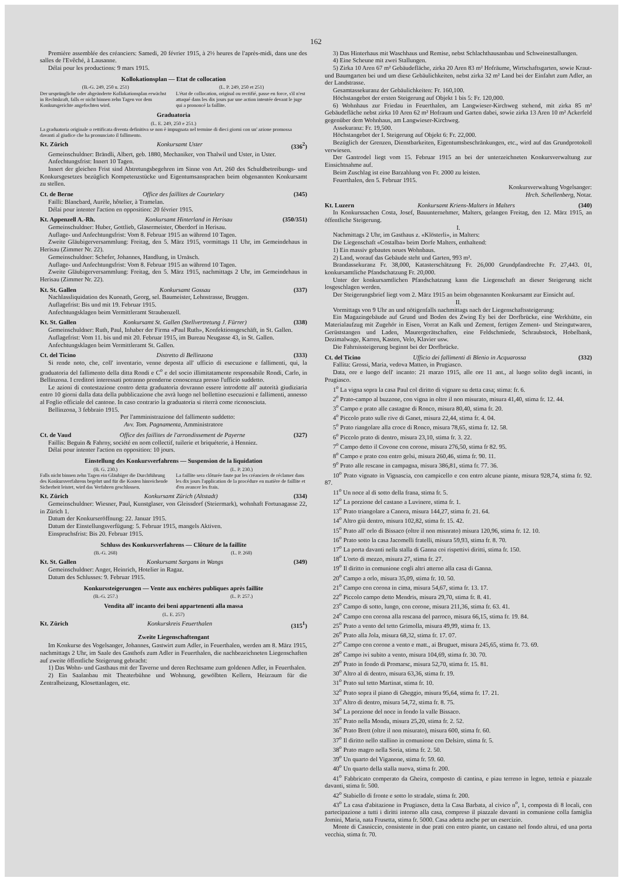162
Première assemblée des créanciers: Samedi, 20 février 1915, à 2½ heures de l'après-midi, dans une des salles de l'Evêché, à Lausanne.
Délai pour les productions: 9 mars 1915.
Kollokationsplan — Etat de collocation
(B.-G. 249, 250 u. 251) (L. P. 249, 250 et 251)
Der ursprüngliche oder abgeänderte Kollokationsplan erwächst in Rechtskraft, falls er nicht binnen zehn Tagen vor dem Konkursgerichte angefochten wird.
L'état de collocation, original ou rectifié, passe en force, s'il n'est attaqué dans les dix jours par une action intentée devant le juge qui a prononcé la faillite.
Graduatoria
(L. E. 249, 250 e 251.)
La graduatoria originale o rettificata diventa definitiva se non è impugnata nel termine di dieci giorni con un' azione promossa davanti al giudice che ha pronunciato il fallimento.
Kt. Zürich Konkursamt Uster (336<sup>2</sup>)
Gemeinschuldner: Brändli, Albert, geb. 1880, Mechaniker, von Thalwil und Uster, in Uster.
Anfechtungsfrist: Innert 10 Tagen.
Innert der gleichen Frist sind Abtretungsbegehren im Sinne von Art. 260 des Schuldbetreibungs- und Konkursgesetzes bezüglich Kompetenzstücke und Eigentumsansprachen beim obgenannten Konkursamt zu stellen.
Ct. de Berne Office des faillites de Courtelary (345)
Failli: Blancbard, Aurèle, hôtelier, à Tramelan.
Délai pour intenter l'action en opposition: 20 février 1915.
Kt. Appenzell A.-Rh. Konkursamt Hinterland in Herisau (350/351)
Gemeinschuldner: Huber, Gottlieb, Glasermeister, Oberdorf in Herisau.
Auflage- und Anfechtungsfrist: Vom 8. Februar 1915 an während 10 Tagen.
Zweite Gläubigerversammlung: Freitag, den 5. März 1915, vormittags 11 Uhr, im Gemeindehaus in Herisau (Zimmer Nr. 22).
Gemeinschuldner: Schefer, Johannes, Handlung, in Urnäsch.
Auflage- und Anfechtungsfrist: Vom 8. Februar 1915 an während 10 Tagen.
Zweite Gläubigerversammlung: Freitag, den 5. März 1915, nachmittags 2 Uhr, im Gemeindehaus in Herisau (Zimmer Nr. 22).
Kt. St. Gallen Konkursamt Gossau (337)
Nachlassliquidation des Kuonath, Georg, sel. Baumeister, Lehnstrasse, Bruggen.
Auflagefrist: Bis und mit 19. Februar 1915.
Anfechtungsklagen beim Vermittleramt Straubenzell.
Kt. St. Gallen Konkursamt St. Gallen (Stellvertretung J. Fürrer) (338)
Gemeinschuldner: Ruth, Paul, Inhaber der Firma «Paul Ruth», Konfektionsgeschäft, in St. Gallen.
Auflagefrist: Vom 11. bis und mit 20. Februar 1915, im Bureau Neugasse 43, in St. Gallen.
Anfechtungsklagen beim Vermittleramt St. Gallen.
Ct. del Ticino Distretto di Bellinzona (333)
Si rende noto, che, coll' inventario, venne deposta all' ufficio di esecuzione e fallimenti, qui, la graduatoria del fallimento della ditta Rondi e C<sup>o</sup> e del socio illimitatamente responsabile Rondi, Carlo, in Bellinzona. I creditori interessati potranno prenderne conoscenza presso l'ufficio suddetto.
Le azioni di contestazione contro detta graduatoria dovranno essere introdotte all' autorità giudiziaria entro 10 giorni dalla data della pubblicazione che avrà luogo nel bollettino esecuzioni e fallimenti, annesso al Foglio officiale del cantone. In caso contrario la graduatoria si riterrà come riconosciuta.
Bellinzona, 3 febbraio 1915.
Per l'amministrazione del fallimento suddetto:
Avv. Tom. Pagnamenta, Amministratore
Ct. de Vaud Office des faillites de l'arrondissement de Payerne (327)
Faillis: Beguin & Fahrny, société en nom collectif, tuilerie et briquéterie, à Henniez.
Délai pour intenter l'action en opposition: 10 jours.
Einstellung des Konkursverfahrens — Suspension de la liquidation
(B. G. 230.) (L. P. 230.)
Falls nicht binnen zehn Tagen ein Gläubiger die Durchführung des Konkursverfahrens begehrt und für die Kosten hinreichende Sicherheit leistet, wird das Verfahren geschlossen.
La faillite sera clôturée faute par les créanciers de réclamer dans les dix jours l'application de la procédure en matière de faillite et d'en avancer les frais.
Kt. Zürich Konkursamt Zürich (Altstadt) (334)
Gemeinschuldner: Wiesner, Paul, Kunstglaser, von Gleissdorf (Steiermark), wohnhaft Fortunagasse 22, in Zürich 1.
Datum der Konkurseröffnung: 22. Januar 1915.
Datum der Einstellungsverfügung: 5. Februar 1915, mangels Aktiven.
Einspruchsfrist: Bis 20. Februar 1915.
Schluss des Konkursverfahrens — Clôture de la faillite
(B.-G. 268) (L. P. 268)
Kt. St. Gallen Konkursamt Sargans in Wangs (349)
Gemeinschuldner: Anger, Heinrich, Hotelier in Ragaz.
Datum des Schlusses: 9. Februar 1915.
Konkurssteigerungen — Vente aux enchères publiques après faillite
(B.-G. 257.) (L. P. 257.)
Vendita all' incanto dei beni appartenenti alla massa
(L. E. 257)
Kt. Zürich Konkurskreis Feuerthalen (315<sup>1</sup>)
Zweite Liegenschaftengant
Im Konkurse des Vogelsanger, Johannes, Gastwirt zum Adler, in Feuerthalen, werden am 8. März 1915, nachmittags 2 Uhr, im Saale des Gasthofs zum Adler in Feuerthalen, die nachbezeichneten Liegenschaften auf zweite öffentliche Steigerung gebracht:
1) Das Wohn- und Gasthaus mit der Taverne und deren Rechtsame zum goldenen Adler, in Feuerthalen.
2) Ein Saalanbau mit Theaterbühne und Wohnung, gewölbten Kellern, Heizraum für die Zentralheizung, Klosettanlagen, etc.
3) Das Hinterhaus mit Waschhaus und Remise, nebst Schlachthausanbau und Schweinestallungen.
4) Eine Scheune mit zwei Stallungen.
5) Zirka 10 Aren 67 m² Gebäudefläche, zirka 20 Aren 83 m² Hofräume, Wirtschaftsgarten, sowie Kraut- und Baumgarten bei und um diese Gebäulichkeiten, nebst zirka 32 m² Land bei der Einfahrt zum Adler, an der Landstrasse.
Gesamtassekuranz der Gebäulichkeiten: Fr. 160,100.
Höchstangebot der ersten Steigerung auf Objekt 1 bis 5: Fr. 120,000.
6) Wohnhaus zur Friedau in Feuerthalen, am Langwieser-Kirchweg stehend, mit zirka 85 m² Gebäudefläche nebst zirka 10 Aren 62 m² Hofraum und Garten dabei, sowie zirka 13 Aren 10 m² Ackerfeld gegenüber dem Wohnhaus, am Langwieser-Kirchweg.
Assekuranz: Fr. 19,500.
Höchstangebot der I. Steigerung auf Objekt 6: Fr. 22,000.
Bezüglich der Grenzen, Dienstbarkeiten, Eigentumsbeschränkungen, etc., wird auf das Grundprotokoll verwiesen.
Der Gantrodel liegt vom 15. Februar 1915 an bei der unterzeichneten Konkursverwaltung zur Einsichtnahme auf.
Beim Zuschlag ist eine Barzahlung von Fr. 2000 zu leisten.
Feuerthalen, den 5. Februar 1915.
Konkursverwaltung Vogelsanger:
Hrch. Schellenberg, Notar.
Kt. Luzern Konkursamt Kriens-Malters in Malters (340)
In Konkurssachen Costa, Josef, Bauunternehmer, Malters, gelangen Freitag, den 12. März 1915, an öffentliche Steigerung.
I.
Nachmittags 2 Uhr, im Gasthaus z. «Klösterli», in Malters:
Die Liegenschaft «Costalba» beim Dorfe Malters, enthaltend:
1) Ein massiv gebautes neues Wohnbaus.
2) Land, worauf das Gebäude steht und Garten, 993 m².
Brandassekuranz Fr. 38,000, Katasterschätzung Fr. 26,000 Grundpfandrechte Fr. 27,443. 01, konkursamtliche Pfandschatzung Fr. 20,000.
Unter der konkursamtlichen Pfandschatzung kann die Liegenschaft an dieser Steigerung nicht losgeschlagen werden.
Der Steigerungsbrief liegt vom 2. März 1915 an beim obgenannten Konkursamt zur Einsicht auf.
II.
Vormittags von 9 Uhr an und nötigenfalls nachmittags nach der Liegenschaftssteigerung:
Ein Magazingebäude auf Grund und Boden des Zwing Ey bei der Dorfbrücke, eine Werkhütte, ein Materialaufzug mit Zugehör in Eisen, Vorrat an Kalk und Zement, fertigen Zement- und Steingutwaren, Gerüststangen und Laden, Maurergerätschaften, eine Feldschmiede, Schraubstock, Hobelbank, Dezimalwage, Karren, Kasten, Velo, Klavier usw.
Die Fahrnissteigerung beginnt bei der Dorfbrücke.
Ct. del Ticino Ufficio dei fallimenti di Blenio in Acquarossa (332)
Fallita: Grossi, Maria, vedova Matteo, in Prugiasco.
Data, ore e luogo dell' incanto: 21 marzo 1915, alle ore 11 ant., al luogo solito degli incanti, in Prugiasco.
1<sup>o</sup> La vigna sopra la casa Paul col diritto di vignare su detta casa; stima: fr. 6.
2<sup>o</sup> Prato-campo al buzzone, con vigna in oltre il non misurato, misura 41,40, stima fr. 12. 44.
3<sup>o</sup> Campo e prato alle castagne di Ronco, misura 80,40, stima fr. 20.
4<sup>o</sup> Piccolo prato sulle rive di Ganet, misura 22,44, stima fr. 4. 04.
5<sup>o</sup> Prato riangolare alla croce di Ronco, misura 78,65, stima fr. 12. 58.
6<sup>o</sup> Piccolo prato di dentro, misura 23,10, stima fr. 3. 22.
7<sup>o</sup> Campo detto il Covone con corone, misura 276,50, stima fr 82. 95.
8<sup>o</sup> Campo e prato con entro gelsi, misura 260,46, stima fr. 90. 11.
9<sup>o</sup> Prato alle rescane in campagna, misura 386,81, stima fr. 77. 36.
10<sup>o</sup> Prato vignato in Vignascia, con campicello e con entro alcune piante, misura 928,74, stima fr. 92. 87.
11<sup>o</sup> Un noce al di sotto della frana, stima fr. 5.
12<sup>o</sup> La porzione del castano a Luvinere, stima fr. 1.
13<sup>o</sup> Prato triangolare a Canora, misura 144,27, stima fr. 21. 64.
14<sup>o</sup> Altro giù dentro, misura 102,82, stima fr. 15. 42.
15<sup>o</sup> Prato all' orlo di Bissaco (oltre il non misnrato) misura 120,96, stima fr. 12. 10.
16<sup>o</sup> Prato sotto la casa Jacomelli fratelli, misura 59,93, stima fr. 8. 70.
17<sup>o</sup> La porta davanti nella stalla di Ganna coi rispettivi diritti, stima fr. 150.
18<sup>o</sup> L'orto di mezzo, misura 27, stima fr. 27.
19<sup>o</sup> Il diritto in comunione cogli altri atterno alla casa di Ganna.
20<sup>o</sup> Campo a orlo, misura 35,09, stima fr. 10. 50.
21<sup>o</sup> Campo con corona in cima, misura 54,67, stima fr. 13. 17.
22<sup>o</sup> Piccolo campo detto Mendris, misura 29,70, stima fr. 8. 41.
23<sup>o</sup> Campo di sotto, lungo, con corone, misura 211,36, stima fr. 63. 41.
24<sup>o</sup> Campo con corona alla rescana del parroco, misura 66,15, stima fr. 19. 84.
25<sup>o</sup> Prato a vento del tetto Grimolla, misura 49,99, stima fr. 13.
26<sup>o</sup> Prato alla Jola, misura 68,32, stima fr. 17. 07.
27<sup>o</sup> Campo con corone a vento e matt., ai Bruguet, misura 245,65, stima fr. 73. 69.
28<sup>o</sup> Campo ivi subito a vento, misura 104,69, stima fr. 30. 70.
29<sup>o</sup> Prato in fondo di Promarsc, misura 52,70, stima fr. 15. 81.
30<sup>o</sup> Altro al di dentro, misura 63,36, stima fr. 19.
31<sup>o</sup> Prato sul tetto Martinat, stima fr. 10.
32<sup>o</sup> Prato sopra il piano di Gheggio, misura 95,64, stima fr. 17. 21.
33<sup>o</sup> Altro di dentro, misura 54,72, stima fr. 8. 75.
34<sup>o</sup> La porzione del noce in fondo la valle Bissaco.
35<sup>o</sup> Prato nella Monda, misura 25,20, stima fr. 2. 52.
36<sup>o</sup> Prato Brett (oltre il non misurato), misura 600, stima fr. 60.
37<sup>o</sup> Il diritto nello stallino in comunione con Delsiro, stima fr. 5.
38<sup>o</sup> Prato magro nella Soria, stima fr. 2. 50.
39<sup>o</sup> Un quarto del Viganone, stima fr. 59. 60.
40<sup>o</sup> Un quarto della stalla nuova, stima fr. 200.
41<sup>o</sup> Fabbricato comperato da Gheira, composto di cantina, e piau terreno in legno, tettoia e piazzale davanti, stima fr. 500.
42<sup>o</sup> Stabiello di fronte e sotto lo stradale, stima fr. 200.
43<sup>o</sup> La casa d'abitazione in Prugiasco, detta la Casa Barbata, al civico n<sup>o</sup>, 1, composta di 8 locali, con partecipazione a tutti i diritti intorno alla casa, compreso il piazzale davanti in comunione colla famiglia Jomini, Maria, nata Frusetta, stima fr. 5000. Casa adetta anche per un esercizio.
Monte di Casniccio, consistente in due prati con entro piante, un castano nel fondo altrui, ed una porta vecchia, stima fr. 70.